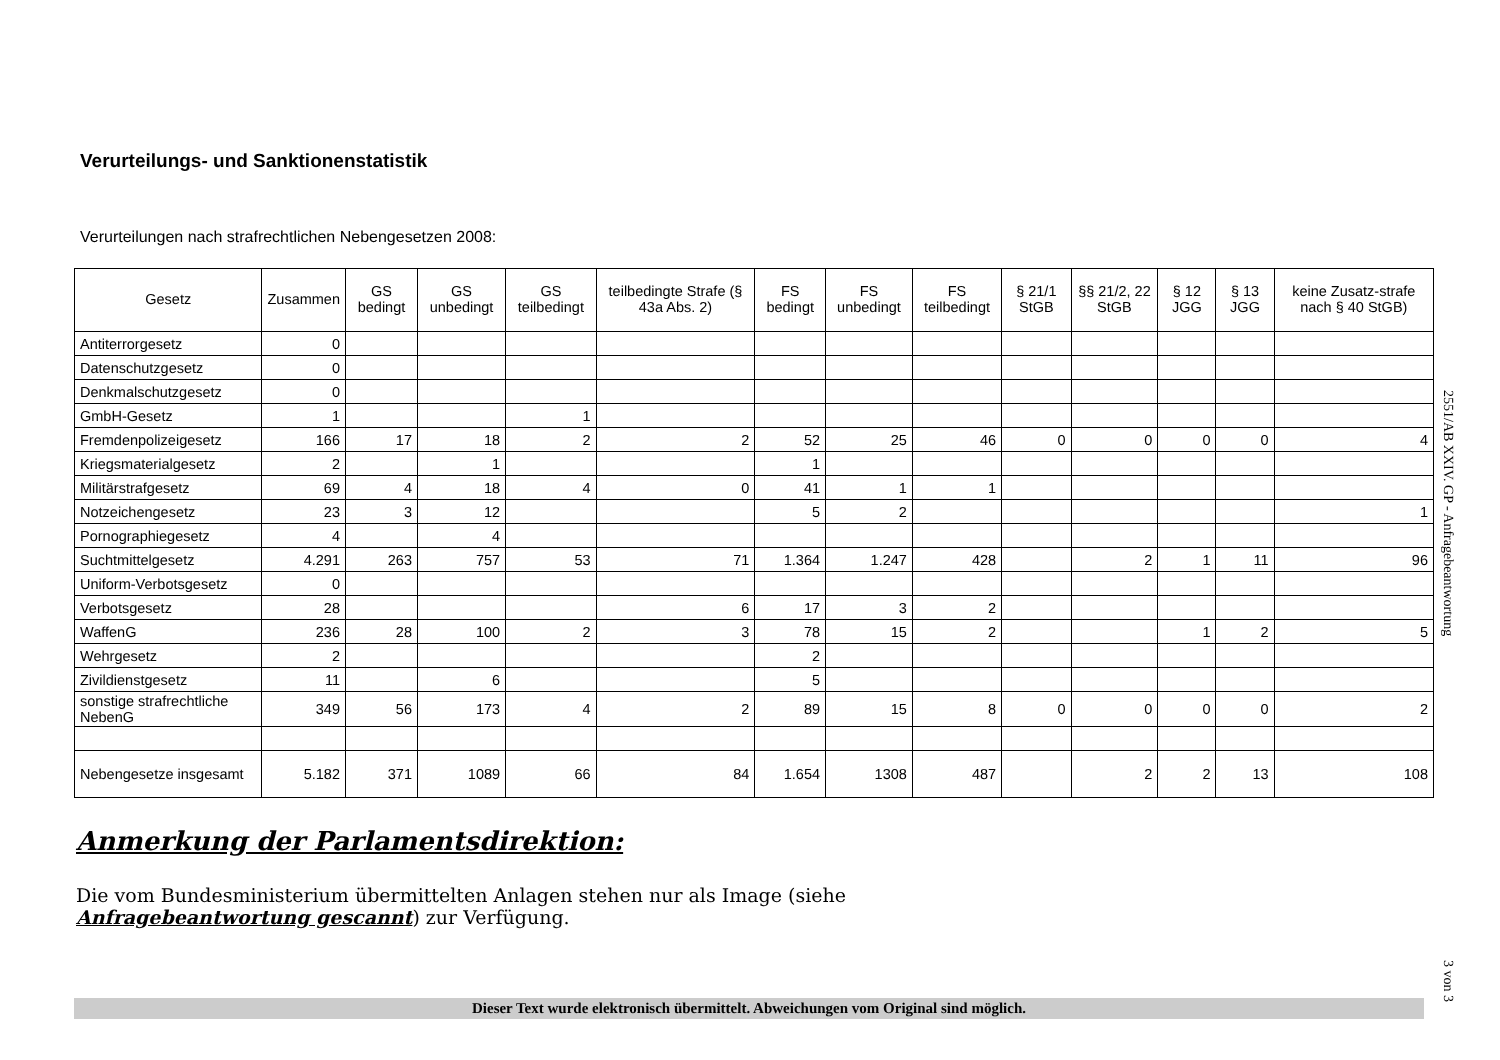Verurteilungs- und Sanktionenstatistik
Verurteilungen nach strafrechtlichen Nebengesetzen 2008:
| Gesetz | Zusammen | GS bedingt | GS unbedingt | GS teilbedingt | teilbedingte Strafe (§ 43a Abs. 2) | FS bedingt | FS unbedingt | FS teilbedingt | § 21/1 StGB | §§ 21/2, 22 StGB | § 12 JGG | § 13 JGG | keine Zusatz-strafe nach § 40 StGB) |
| --- | --- | --- | --- | --- | --- | --- | --- | --- | --- | --- | --- | --- | --- |
| Antiterrorgesetz | 0 | | | | | | | | | | | | |
| Datenschutzgesetz | 0 | | | | | | | | | | | | |
| Denkmalschutzgesetz | 0 | | | | | | | | | | | | |
| GmbH-Gesetz | 1 | | | 1 | | | | | | | | | |
| Fremdenpolizeigesetz | 166 | 17 | 18 | 2 | 2 | 52 | 25 | 46 | 0 | 0 | 0 | 0 | 4 |
| Kriegsmaterialgesetz | 2 | | 1 | | | 1 | | | | | | | |
| Militärstrafgesetz | 69 | 4 | 18 | 4 | 0 | 41 | 1 | 1 | | | | | |
| Notzeichengesetz | 23 | 3 | 12 | | | 5 | 2 | | | | | | 1 |
| Pornographiegesetz | 4 | | 4 | | | | | | | | | | |
| Suchtmittelgesetz | 4.291 | 263 | 757 | 53 | 71 | 1.364 | 1.247 | 428 | | 2 | 1 | 11 | 96 |
| Uniform-Verbotsgesetz | 0 | | | | | | | | | | | | |
| Verbotsgesetz | 28 | | | | 6 | 17 | 3 | 2 | | | | | |
| WaffenG | 236 | 28 | 100 | 2 | 3 | 78 | 15 | 2 | | | 1 | 2 | 5 |
| Wehrgesetz | 2 | | | | | 2 | | | | | | | |
| Zivildienstgesetz | 11 | | 6 | | | 5 | | | | | | | |
| sonstige strafrechtliche NebenG | 349 | 56 | 173 | 4 | 2 | 89 | 15 | 8 | 0 | 0 | 0 | 0 | 2 |
| Nebengesetze insgesamt | 5.182 | 371 | 1089 | 66 | 84 | 1.654 | 1308 | 487 | | 2 | 2 | 13 | 108 |
Anmerkung der Parlamentsdirektion:
Die vom Bundesministerium übermittelten Anlagen stehen nur als Image (siehe Anfragebeantwortung gescannt) zur Verfügung.
2551/AB XXIV. GP - Anfragebeantwortung
3 von 3
Dieser Text wurde elektronisch übermittelt. Abweichungen vom Original sind möglich.